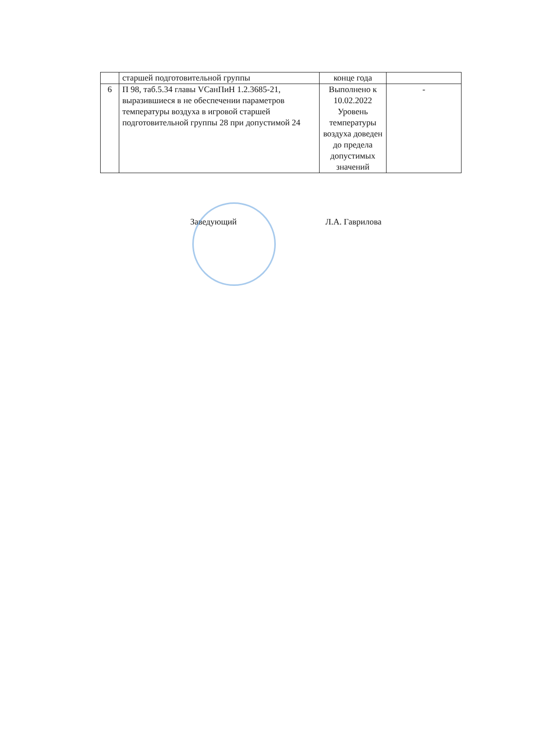| | старшей подготовительной группы | конце года | |
| 6 | П 98, таб.5.34 главы VСанПиН 1.2.3685-21, выразившиеся в не обеспечении параметров температуры воздуха в игровой старшей подготовительной группы 28 при допустимой 24 | Выполнено к 10.02.2022 Уровень температуры воздуха доведен до предела допустимых значений | - |
Заведующий Л.А. Гаврилова